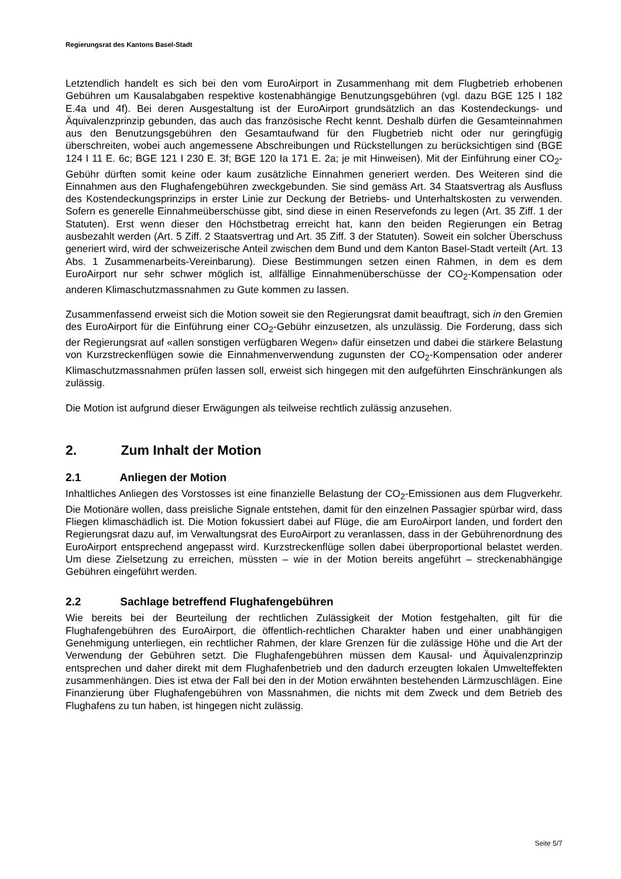Regierungsrat des Kantons Basel-Stadt
Letztendlich handelt es sich bei den vom EuroAirport in Zusammenhang mit dem Flugbetrieb erhobenen Gebühren um Kausalabgaben respektive kostenabhängige Benutzungsgebühren (vgl. dazu BGE 125 I 182 E.4a und 4f). Bei deren Ausgestaltung ist der EuroAirport grundsätzlich an das Kostendeckungs- und Äquivalenzprinzip gebunden, das auch das französische Recht kennt. Deshalb dürfen die Gesamteinnahmen aus den Benutzungsgebühren den Gesamtaufwand für den Flugbetrieb nicht oder nur geringfügig überschreiten, wobei auch angemessene Abschreibungen und Rückstellungen zu berücksichtigen sind (BGE 124 I 11 E. 6c; BGE 121 I 230 E. 3f; BGE 120 Ia 171 E. 2a; je mit Hinweisen). Mit der Einführung einer CO<sub>2</sub>-Gebühr dürften somit keine oder kaum zusätzliche Einnahmen generiert werden. Des Weiteren sind die Einnahmen aus den Flughafengebühren zweckgebunden. Sie sind gemäss Art. 34 Staatsvertrag als Ausfluss des Kostendeckungsprinzips in erster Linie zur Deckung der Betriebs- und Unterhaltskosten zu verwenden. Sofern es generelle Einnahmeüberschüsse gibt, sind diese in einen Reservefonds zu legen (Art. 35 Ziff. 1 der Statuten). Erst wenn dieser den Höchstbetrag erreicht hat, kann den beiden Regierungen ein Betrag ausbezahlt werden (Art. 5 Ziff. 2 Staatsvertrag und Art. 35 Ziff. 3 der Statuten). Soweit ein solcher Überschuss generiert wird, wird der schweizerische Anteil zwischen dem Bund und dem Kanton Basel-Stadt verteilt (Art. 13 Abs. 1 Zusammenarbeits-Vereinbarung). Diese Bestimmungen setzen einen Rahmen, in dem es dem EuroAirport nur sehr schwer möglich ist, allfällige Einnahmenüberschüsse der CO<sub>2</sub>-Kompensation oder anderen Klimaschutzmassnahmen zu Gute kommen zu lassen.
Zusammenfassend erweist sich die Motion soweit sie den Regierungsrat damit beauftragt, sich in den Gremien des EuroAirport für die Einführung einer CO<sub>2</sub>-Gebühr einzusetzen, als unzulässig. Die Forderung, dass sich der Regierungsrat auf «allen sonstigen verfügbaren Wegen» dafür einsetzen und dabei die stärkere Belastung von Kurzstreckenflügen sowie die Einnahmenverwendung zugunsten der CO<sub>2</sub>-Kompensation oder anderer Klimaschutzmassnahmen prüfen lassen soll, erweist sich hingegen mit den aufgeführten Einschränkungen als zulässig.
Die Motion ist aufgrund dieser Erwägungen als teilweise rechtlich zulässig anzusehen.
2. Zum Inhalt der Motion
2.1 Anliegen der Motion
Inhaltliches Anliegen des Vorstosses ist eine finanzielle Belastung der CO<sub>2</sub>-Emissionen aus dem Flugverkehr. Die Motionäre wollen, dass preisliche Signale entstehen, damit für den einzelnen Passagier spürbar wird, dass Fliegen klimaschädlich ist. Die Motion fokussiert dabei auf Flüge, die am EuroAirport landen, und fordert den Regierungsrat dazu auf, im Verwaltungsrat des EuroAirport zu veranlassen, dass in der Gebührenordnung des EuroAirport entsprechend angepasst wird. Kurzstreckenflüge sollen dabei überproportional belastet werden. Um diese Zielsetzung zu erreichen, müssten – wie in der Motion bereits angeführt – streckenabhängige Gebühren eingeführt werden.
2.2 Sachlage betreffend Flughafengebühren
Wie bereits bei der Beurteilung der rechtlichen Zulässigkeit der Motion festgehalten, gilt für die Flughafengebühren des EuroAirport, die öffentlich-rechtlichen Charakter haben und einer unabhängigen Genehmigung unterliegen, ein rechtlicher Rahmen, der klare Grenzen für die zulässige Höhe und die Art der Verwendung der Gebühren setzt. Die Flughafengebühren müssen dem Kausal- und Äquivalenzprinzip entsprechen und daher direkt mit dem Flughafenbetrieb und den dadurch erzeugten lokalen Umwelteffekten zusammenhängen. Dies ist etwa der Fall bei den in der Motion erwähnten bestehenden Lärmzuschlägen. Eine Finanzierung über Flughafengebühren von Massnahmen, die nichts mit dem Zweck und dem Betrieb des Flughafens zu tun haben, ist hingegen nicht zulässig.
Seite 5/7